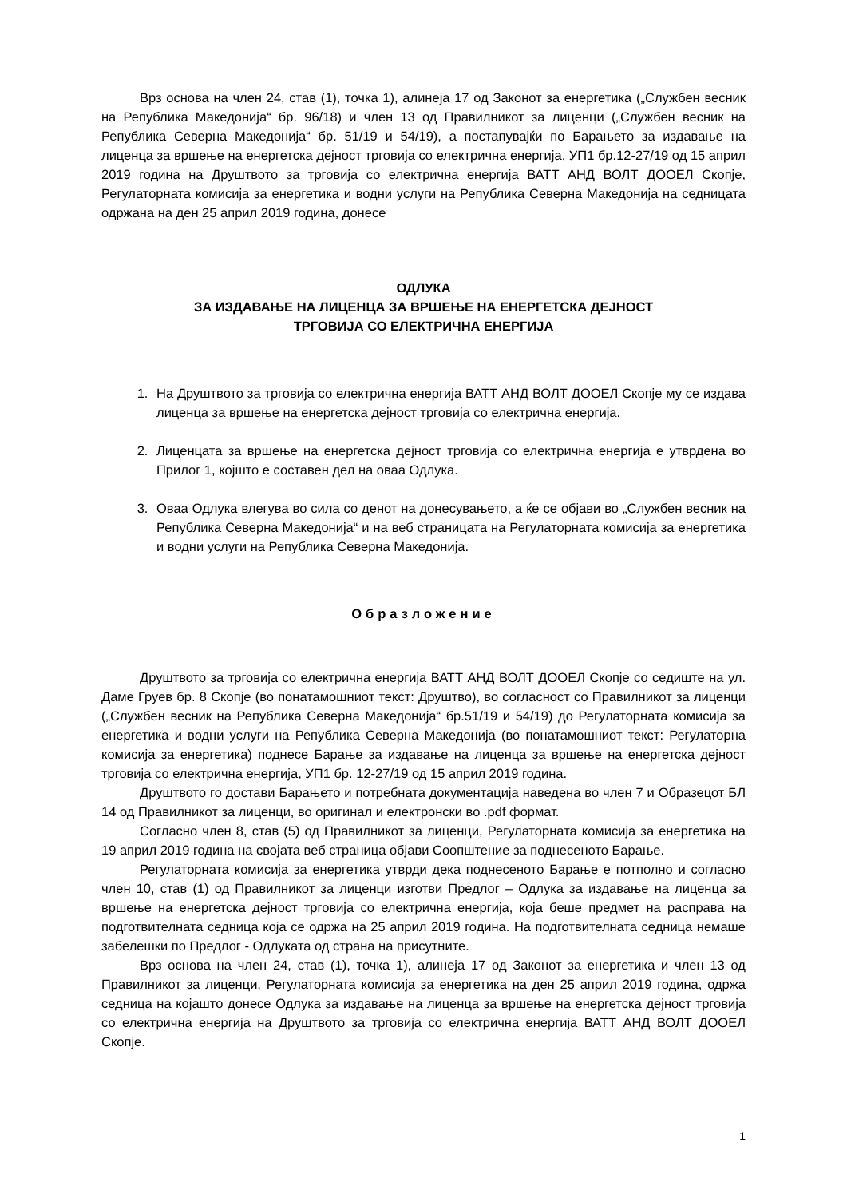Врз основа на член 24, став (1), точка 1), алинеја 17 од Законот за енергетика („Службен весник на Република Македонија“ бр. 96/18) и член 13 од Правилникот за лиценци („Службен весник на Република Северна Македонија“ бр. 51/19 и 54/19), а постапувајќи по Барањето за издавање на лиценца за вршење на енергетска дејност трговија со електрична енергија, УП1 бр.12-27/19 од 15 април 2019 година на Друштвото за трговија со електрична енергија ВАТТ АНД ВОЛТ ДООЕЛ Скопје, Регулаторната комисија за енергетика и водни услуги на Република Северна Македонија на седницата одржана на ден 25 април 2019 година, донесе
ОДЛУКА
ЗА ИЗДАВАЊЕ НА ЛИЦЕНЦА ЗА ВРШЕЊЕ НА ЕНЕРГЕТСКА ДЕЈНОСТ
ТРГОВИЈА СО ЕЛЕКТРИЧНА ЕНЕРГИЈА
1. На Друштвото за трговија со електрична енергија ВАТТ АНД ВОЛТ ДООЕЛ Скопје му се издава лиценца за вршење на енергетска дејност трговија со електрична енергија.
2. Лиценцата за вршење на енергетска дејност трговија со електрична енергија е утврдена во Прилог 1, којшто е составен дел на оваа Одлука.
3. Оваа Одлука влегува во сила со денот на донесувањето, а ќе се објави во „Службен весник на Република Северна Македонија“ и на веб страницата на Регулаторната комисија за енергетика и водни услуги на Република Северна Македонија.
Образложение
Друштвото за трговија со електрична енергија ВАТТ АНД ВОЛТ ДООЕЛ Скопје со седиште на ул. Даме Груев бр. 8 Скопје (во понатамошниот текст: Друштво), во согласност со Правилникот за лиценци („Службен весник на Република Северна Македонија“ бр.51/19 и 54/19) до Регулаторната комисија за енергетика и водни услуги на Република Северна Македонија (во понатамошниот текст: Регулаторна комисија за енергетика) поднесе Барање за издавање на лиценца за вршење на енергетска дејност трговија со електрична енергија, УП1 бр. 12-27/19 од 15 април 2019 година.
Друштвото го достави Барањето и потребната документација наведена во член 7 и Образецот БЛ 14 од Правилникот за лиценци, во оригинал и електронски во .pdf формат.
Согласно член 8, став (5) од Правилникот за лиценци, Регулаторната комисија за енергетика на 19 април 2019 година на својата веб страница објави Соопштение за поднесеното Барање.
Регулаторната комисија за енергетика утврди дека поднесеното Барање е потполно и согласно член 10, став (1) од Правилникот за лиценци изготви Предлог – Одлука за издавање на лиценца за вршење на енергетска дејност трговија со електрична енергија, која беше предмет на расправа на подготвителната седница која се одржа на 25 април 2019 година. На подготвителната седница немаше забелешки по Предлог - Одлуката од страна на присутните.
Врз основа на член 24, став (1), точка 1), алинеја 17 од Законот за енергетика и член 13 од Правилникот за лиценци, Регулаторната комисија за енергетика на ден 25 април 2019 година, одржа седница на којашто донесе Одлука за издавање на лиценца за вршење на енергетска дејност трговија со електрична енергија на Друштвото за трговија со електрична енергија ВАТТ АНД ВОЛТ ДООЕЛ Скопје.
1